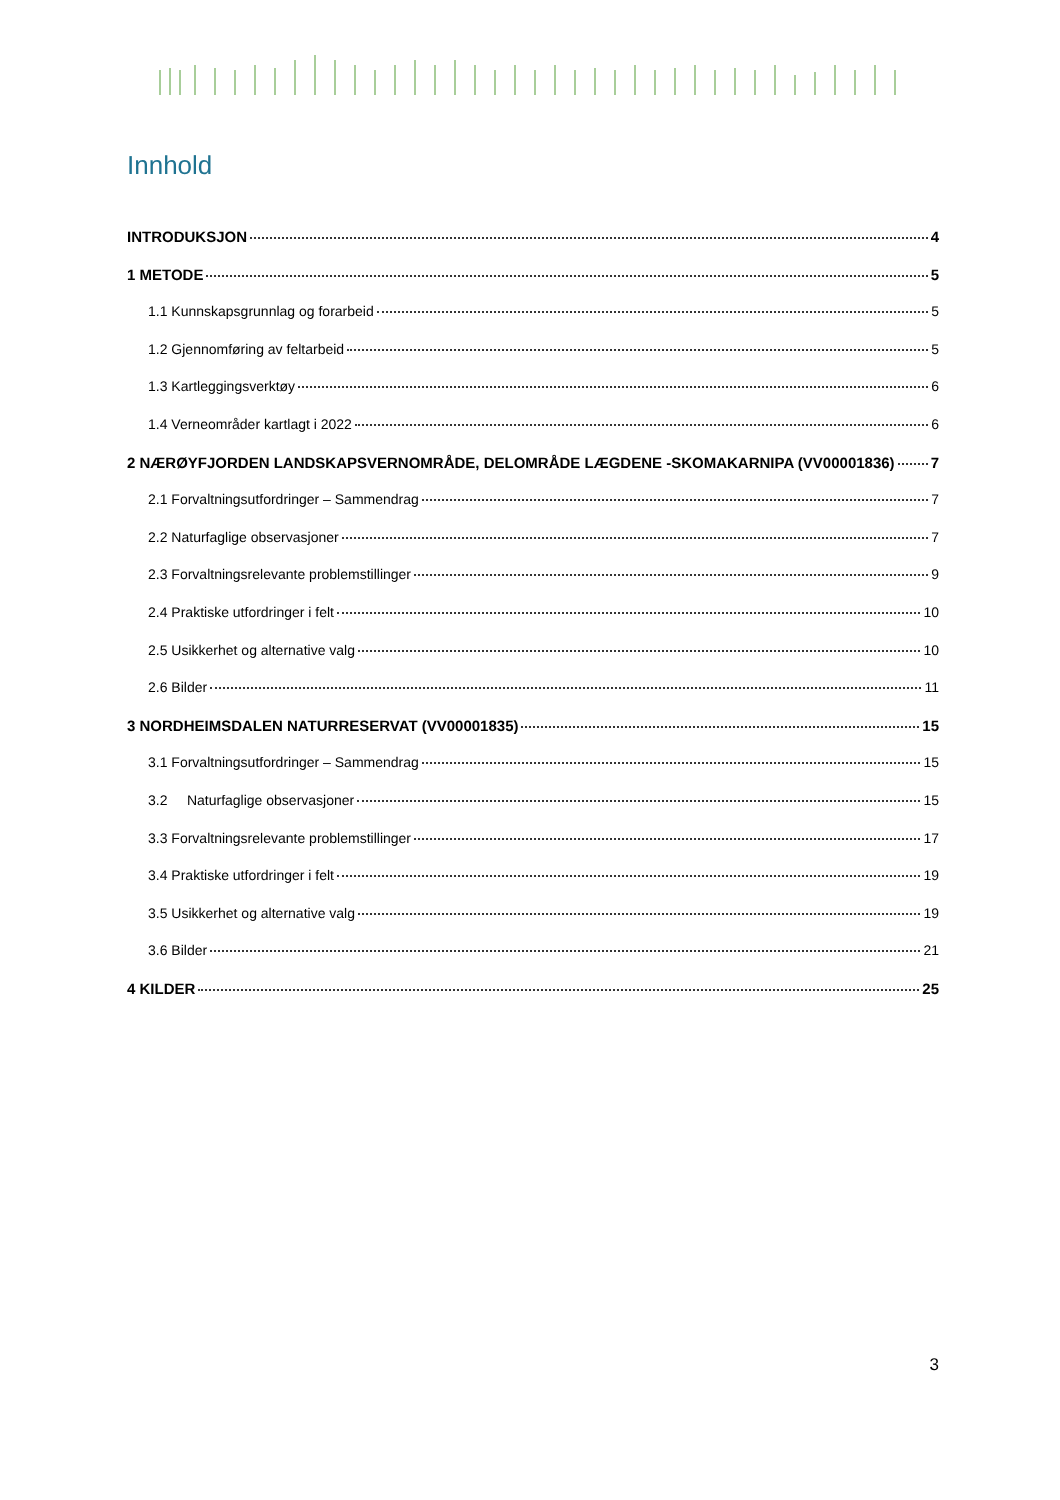Innhold
INTRODUKSJON 4
1 METODE 5
1.1 Kunnskapsgrunnlag og forarbeid 5
1.2 Gjennomføring av feltarbeid 5
1.3 Kartleggingsverktøy 6
1.4 Verneområder kartlagt i 2022 6
2 NÆRØYFJORDEN LANDSKAPSVERNOMRÅDE, DELOMRÅDE LÆGDENE -SKOMAKARNIPA (VV00001836) 7
2.1 Forvaltningsutfordringer – Sammendrag 7
2.2 Naturfaglige observasjoner 7
2.3 Forvaltningsrelevante problemstillinger 9
2.4 Praktiske utfordringer i felt 10
2.5 Usikkerhet og alternative valg 10
2.6 Bilder 11
3 NORDHEIMSDALEN NATURRESERVAT (VV00001835) 15
3.1 Forvaltningsutfordringer – Sammendrag 15
3.2 Naturfaglige observasjoner 15
3.3 Forvaltningsrelevante problemstillinger 17
3.4 Praktiske utfordringer i felt 19
3.5 Usikkerhet og alternative valg 19
3.6 Bilder 21
4 KILDER 25
3